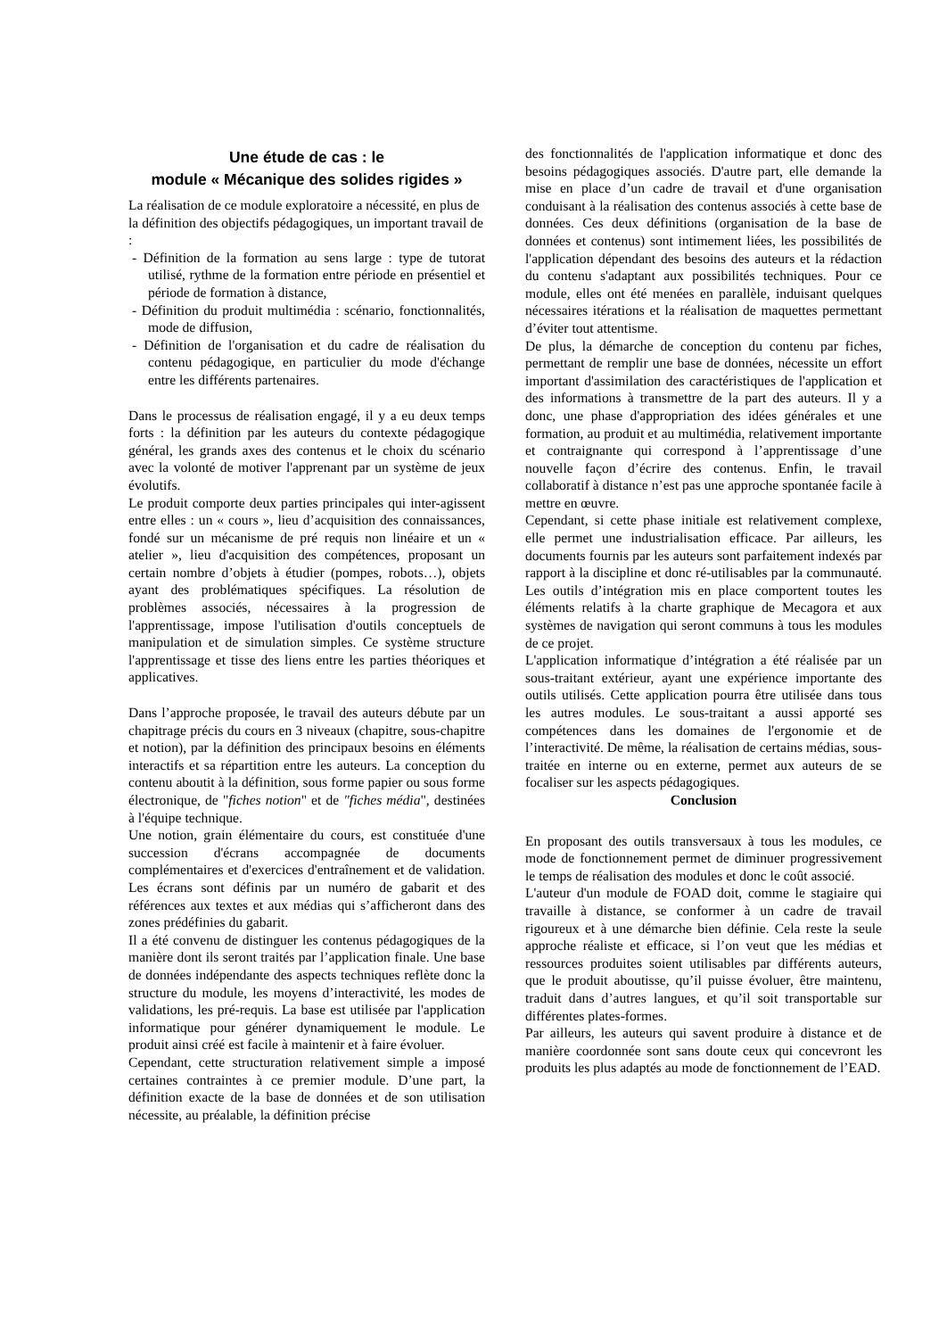Une étude de cas : le
module « Mécanique des solides rigides »
La réalisation de ce module exploratoire a nécessité, en plus de la définition des objectifs pédagogiques, un important travail de :
- Définition de la formation au sens large : type de tutorat utilisé, rythme de la formation entre période en présentiel et période de formation à distance,
- Définition du produit multimédia : scénario, fonctionnalités, mode de diffusion,
- Définition de l'organisation et du cadre de réalisation du contenu pédagogique, en particulier du mode d'échange entre les différents partenaires.
Dans le processus de réalisation engagé, il y a eu deux temps forts : la définition par les auteurs du contexte pédagogique général, les grands axes des contenus et le choix du scénario avec la volonté de motiver l'apprenant par un système de jeux évolutifs.
Le produit comporte deux parties principales qui inter-agissent entre elles : un « cours », lieu d’acquisition des connaissances, fondé sur un mécanisme de pré requis non linéaire et un « atelier », lieu d'acquisition des compétences, proposant un certain nombre d’objets à étudier (pompes, robots…), objets ayant des problématiques spécifiques. La résolution de problèmes associés, nécessaires à la progression de l'apprentissage, impose l'utilisation d'outils conceptuels de manipulation et de simulation simples. Ce système structure l'apprentissage et tisse des liens entre les parties théoriques et applicatives.
Dans l’approche proposée, le travail des auteurs débute par un chapitrage précis du cours en 3 niveaux (chapitre, sous-chapitre et notion), par la définition des principaux besoins en éléments interactifs et sa répartition entre les auteurs. La conception du contenu aboutit à la définition, sous forme papier ou sous forme électronique, de "fiches notion" et de "fiches média", destinées à l'équipe technique.
Une notion, grain élémentaire du cours, est constituée d'une succession d'écrans accompagnée de documents complémentaires et d'exercices d'entraînement et de validation. Les écrans sont définis par un numéro de gabarit et des références aux textes et aux médias qui s’afficheront dans des zones prédéfinies du gabarit.
Il a été convenu de distinguer les contenus pédagogiques de la manière dont ils seront traités par l’application finale. Une base de données indépendante des aspects techniques reflète donc la structure du module, les moyens d’interactivité, les modes de validations, les pré-requis. La base est utilisée par l'application informatique pour générer dynamiquement le module. Le produit ainsi créé est facile à maintenir et à faire évoluer.
Cependant, cette structuration relativement simple a imposé certaines contraintes à ce premier module. D’une part, la définition exacte de la base de données et de son utilisation nécessite, au préalable, la définition précise
des fonctionnalités de l'application informatique et donc des besoins pédagogiques associés. D'autre part, elle demande la mise en place d’un cadre de travail et d'une organisation conduisant à la réalisation des contenus associés à cette base de données. Ces deux définitions (organisation de la base de données et contenus) sont intimement liées, les possibilités de l'application dépendant des besoins des auteurs et la rédaction du contenu s'adaptant aux possibilités techniques. Pour ce module, elles ont été menées en parallèle, induisant quelques nécessaires itérations et la réalisation de maquettes permettant d’éviter tout attentisme.
De plus, la démarche de conception du contenu par fiches, permettant de remplir une base de données, nécessite un effort important d'assimilation des caractéristiques de l'application et des informations à transmettre de la part des auteurs. Il y a donc, une phase d'appropriation des idées générales et une formation, au produit et au multimédia, relativement importante et contraignante qui correspond à l’apprentissage d’une nouvelle façon d’écrire des contenus. Enfin, le travail collaboratif à distance n’est pas une approche spontanée facile à mettre en œuvre.
Cependant, si cette phase initiale est relativement complexe, elle permet une industrialisation efficace. Par ailleurs, les documents fournis par les auteurs sont parfaitement indexés par rapport à la discipline et donc ré-utilisables par la communauté. Les outils d’intégration mis en place comportent toutes les éléments relatifs à la charte graphique de Mecagora et aux systèmes de navigation qui seront communs à tous les modules de ce projet.
L'application informatique d’intégration a été réalisée par un sous-traitant extérieur, ayant une expérience importante des outils utilisés. Cette application pourra être utilisée dans tous les autres modules. Le sous-traitant a aussi apporté ses compétences dans les domaines de l'ergonomie et de l’interactivité. De même, la réalisation de certains médias, sous-traitée en interne ou en externe, permet aux auteurs de se focaliser sur les aspects pédagogiques.
Conclusion
En proposant des outils transversaux à tous les modules, ce mode de fonctionnement permet de diminuer progressivement le temps de réalisation des modules et donc le coût associé.
L'auteur d'un module de FOAD doit, comme le stagiaire qui travaille à distance, se conformer à un cadre de travail rigoureux et à une démarche bien définie. Cela reste la seule approche réaliste et efficace, si l’on veut que les médias et ressources produites soient utilisables par différents auteurs, que le produit aboutisse, qu’il puisse évoluer, être maintenu, traduit dans d’autres langues, et qu’il soit transportable sur différentes plates-formes.
Par ailleurs, les auteurs qui savent produire à distance et de manière coordonnée sont sans doute ceux qui concevront les produits les plus adaptés au mode de fonctionnement de l’EAD.